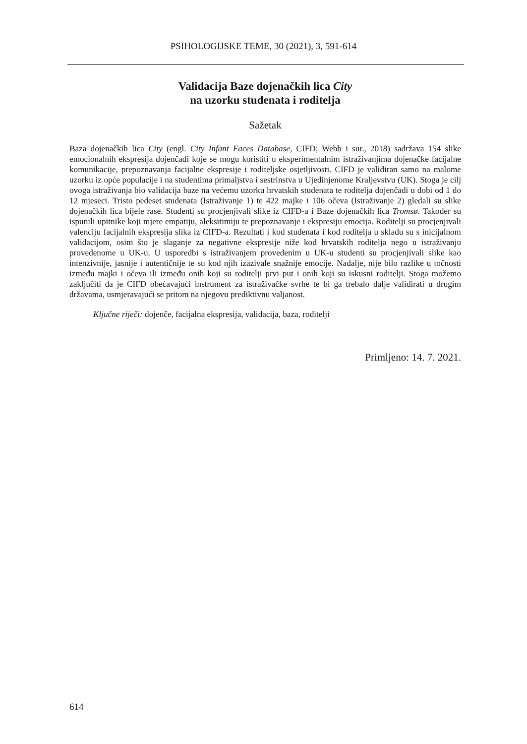PSIHOLOGIJSKE TEME, 30 (2021), 3, 591-614
Validacija Baze dojenačkih lica City
na uzorku studenata i roditelja
Sažetak
Baza dojenačkih lica City (engl. City Infant Faces Database, CIFD; Webb i sur., 2018) sadržava 154 slike emocionalnih ekspresija dojenčadi koje se mogu koristiti u eksperimentalnim istraživanjima dojenačke facijalne komunikacije, prepoznavanja facijalne ekspresije i roditeljske osjetljivosti. CIFD je validiran samo na malome uzorku iz opće populacije i na studentima primaljstva i sestrinstva u Ujedinjenome Kraljevstvu (UK). Stoga je cilj ovoga istraživanja bio validacija baze na većemu uzorku hrvatskih studenata te roditelja dojenčadi u dobi od 1 do 12 mjeseci. Tristo pedeset studenata (Istraživanje 1) te 422 majke i 106 očeva (Istraživanje 2) gledali su slike dojenačkih lica bijele rase. Studenti su procjenjivali slike iz CIFD-a i Baze dojenačkih lica Tromsø. Također su ispunili upitnike koji mjere empatiju, aleksitimiju te prepoznavanje i ekspresiju emocija. Roditelji su procjenjivali valenciju facijalnih ekspresija slika iz CIFD-a. Rezultati i kod studenata i kod roditelja u skladu su s inicijalnom validacijom, osim što je slaganje za negativne ekspresije niže kod hrvatskih roditelja nego u istraživanju provedenome u UK-u. U usporedbi s istraživanjem provedenim u UK-u studenti su procjenjivali slike kao intenzivnije, jasnije i autentičnije te su kod njih izazivale snažnije emocije. Nadalje, nije bilo razlike u točnosti između majki i očeva ili između onih koji su roditelji prvi put i onih koji su iskusni roditelji. Stoga možemo zaključiti da je CIFD obećavajući instrument za istraživačke svrhe te bi ga trebalo dalje validirati u drugim državama, usmjeravajući se pritom na njegovu prediktivnu valjanost.
Ključne riječi: dojenče, facijalna ekspresija, validacija, baza, roditelji
Primljeno: 14. 7. 2021.
614